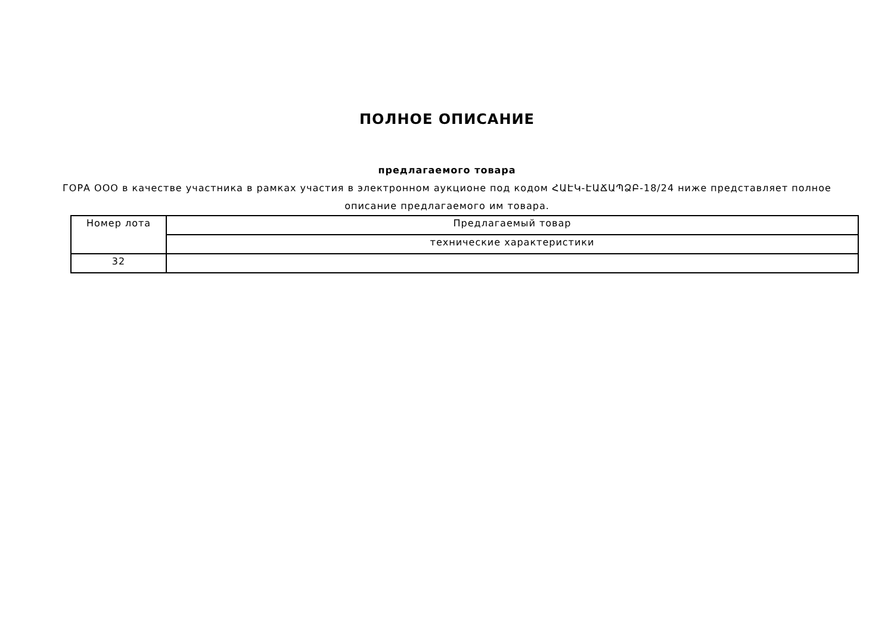ПОЛНОЕ ОПИСАНИЕ
предлагаемого товара
ГОРА ООО в качестве участника в рамках участия в электронном аукционе под кодом ՀԱԷԿ-ԷԱՃԱՊՁԲ-18/24 ниже представляет полное описание предлагаемого им товара.
| Номер лота | Предлагаемый товар |
| | технические характеристики |
| 32 | |